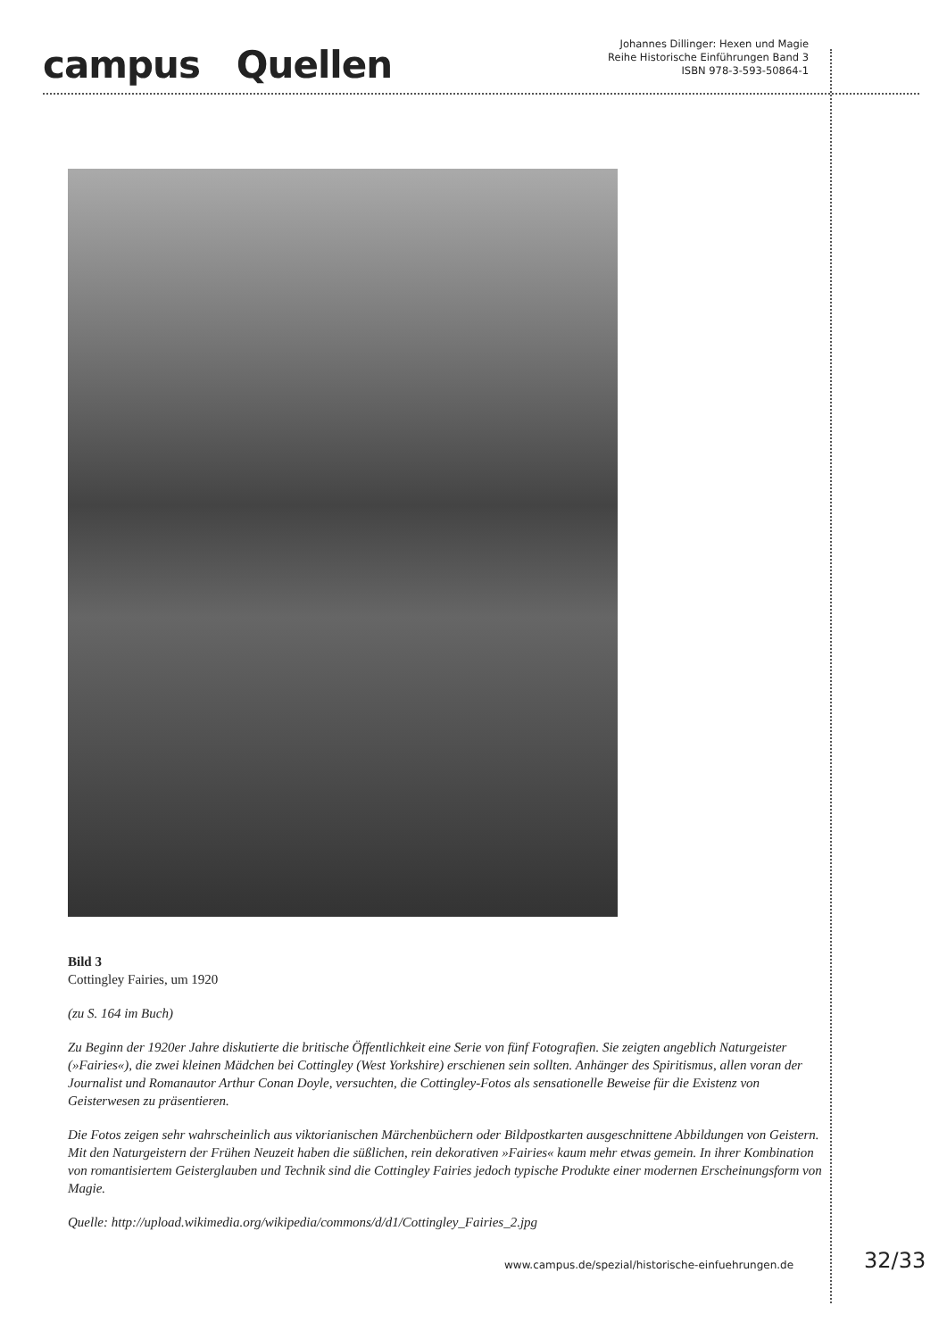campus Quellen
Johannes Dillinger: Hexen und Magie
Reihe Historische Einführungen Band 3
ISBN 978-3-593-50864-1
Bild 3
Cottingley Fairies, um 1920
(zu S. 164 im Buch)
Zu Beginn der 1920er Jahre diskutierte die britische Öffentlichkeit eine Serie von fünf Fotografien. Sie zeigten angeblich Naturgeister (»Fairies«), die zwei kleinen Mädchen bei Cottingley (West Yorkshire) erschienen sein sollten. Anhänger des Spiritismus, allen voran der Journalist und Romanautor Arthur Conan Doyle, versuchten, die Cottingley-Fotos als sensationelle Beweise für die Existenz von Geisterwesen zu präsentieren.
Die Fotos zeigen sehr wahrscheinlich aus viktorianischen Märchenbüchern oder Bildpostkarten ausgeschnittene Abbildungen von Geistern. Mit den Naturgeistern der Frühen Neuzeit haben die süßlichen, rein dekorativen »Fairies« kaum mehr etwas gemein. In ihrer Kombination von romantisiertem Geisterglauben und Technik sind die Cottingley Fairies jedoch typische Produkte einer modernen Erscheinungsform von Magie.
Quelle: http://upload.wikimedia.org/wikipedia/commons/d/d1/Cottingley_Fairies_2.jpg
www.campus.de/spezial/historische-einfuehrungen.de
32/33